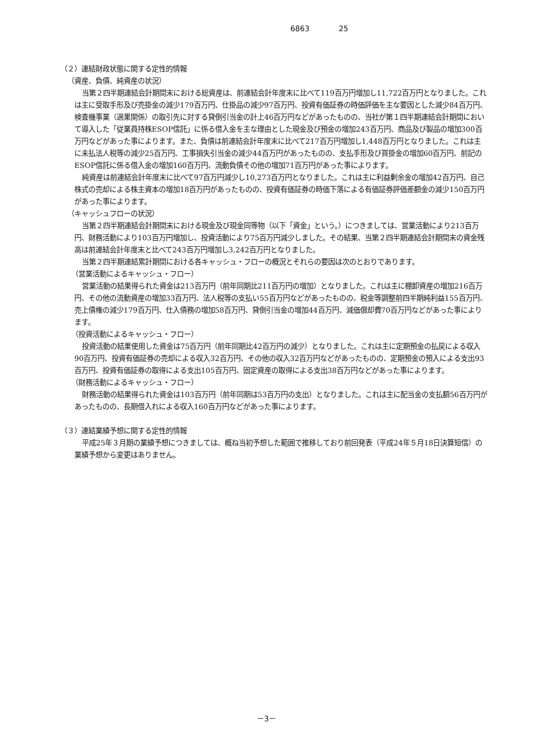6863 25
（２）連結財政状態に関する定性的情報
（資産、負債、純資産の状況）
当第２四半期連結会計期間末における総資産は、前連結会計年度末に比べて119百万円増加し11,722百万円となりました。これは主に受取手形及び売掛金の減少179百万円、仕掛品の減少97百万円、投資有価証券の時価評価を主な要因とした減少84百万円、検査機事業（選果関係）の取引先に対する貸倒引当金の計上46百万円などがあったものの、当社が第１四半期連結会計期間において導入した「従業員持株ESOP信託」に係る借入金を主な理由とした現金及び預金の増加243百万円、商品及び製品の増加300百万円などがあった事によります。また、負債は前連結会計年度末に比べて217百万円増加し1,448百万円となりました。これは主に未払法人税等の減少25百万円、工事損失引当金の減少44百万円があったものの、支払手形及び買掛金の増加60百万円、前記のESOP信託に係る借入金の増加160百万円、流動負債その他の増加71百万円があった事によります。
純資産は前連結会計年度末に比べて97百万円減少し10,273百万円となりました。これは主に利益剰余金の増加42百万円、自己株式の売却による株主資本の増加18百万円があったものの、投資有価証券の時価下落による有価証券評価差額金の減少150百万円があった事によります。
（キャッシュフローの状況）
当第２四半期連結会計期間末における現金及び現金同等物（以下「資金」という。）につきましては、営業活動により213百万円、財務活動により103百万円増加し、投資活動により75百万円減少しました。その結果、当第２四半期連結会計期間末の資金残高は前連結会計年度末と比べて243百万円増加し3,242百万円となりました。
当第２四半期連結累計期間における各キャッシュ・フローの概況とそれらの要因は次のとおりであります。
（営業活動によるキャッシュ・フロー）
営業活動の結果得られた資金は213百万円（前年同期比211百万円の増加）となりました。これは主に棚卸資産の増加216百万円、その他の流動資産の増加33百万円、法人税等の支払い55百万円などがあったものの、税金等調整前四半期純利益155百万円、売上債権の減少179百万円、仕入債務の増加58百万円、貸倒引当金の増加44百万円、減価償却費70百万円などがあった事によります。
（投資活動によるキャッシュ・フロー）
投資活動の結果使用した資金は75百万円（前年同期比42百万円の減少）となりました。これは主に定期預金の払戻による収入90百万円、投資有価証券の売却による収入32百万円、その他の収入32百万円などがあったものの、定期預金の預入による支出93百万円、投資有価証券の取得による支出105百万円、固定資産の取得による支出38百万円などがあった事によります。
（財務活動によるキャッシュ・フロー）
財務活動の結果得られた資金は103百万円（前年同期は53百万円の支出）となりました。これは主に配当金の支払額56百万円があったものの、長期借入れによる収入160百万円などがあった事によります。
（３）連結業績予想に関する定性的情報
平成25年３月期の業績予想につきましては、概ね当初予想した範囲で推移しており前回発表（平成24年５月18日決算短信）の業績予想から変更はありません。
－3－